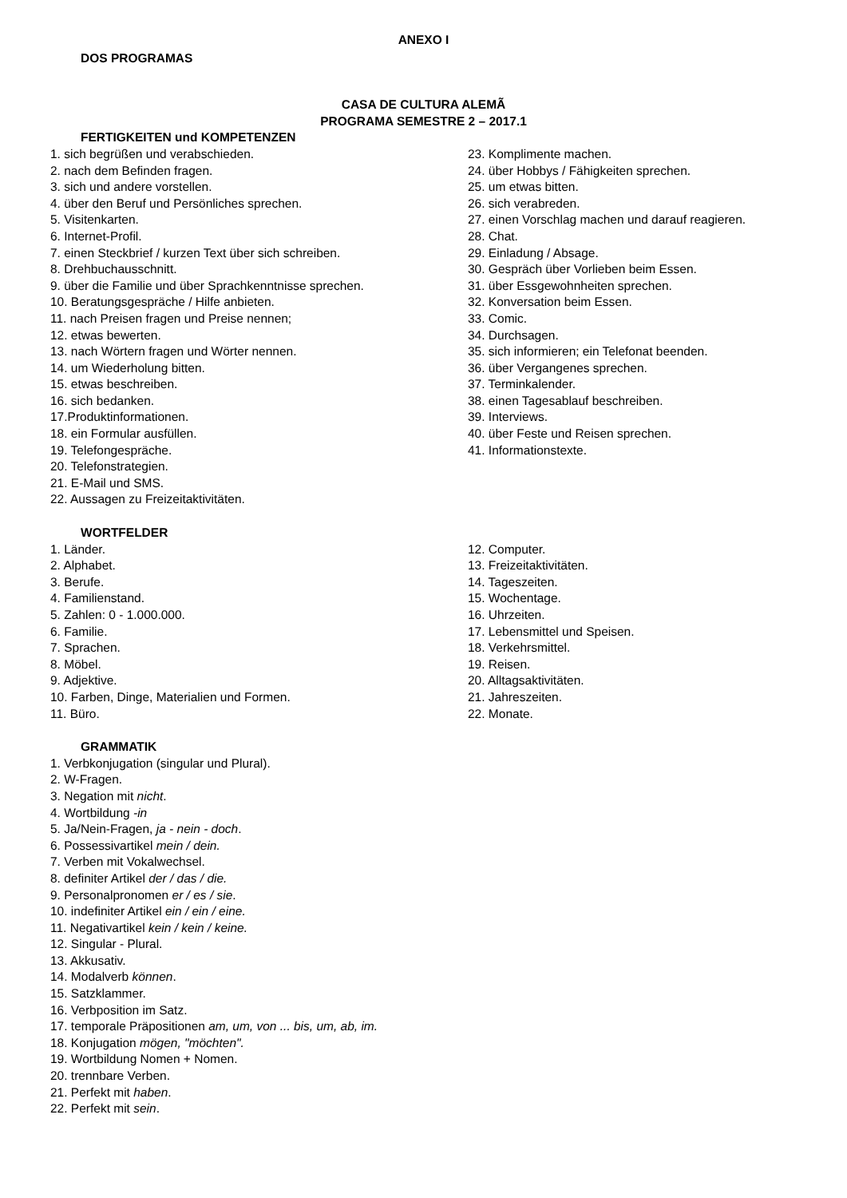ANEXO I
DOS PROGRAMAS
CASA DE CULTURA ALEMÃ
PROGRAMA SEMESTRE 2 – 2017.1
FERTIGKEITEN und KOMPETENZEN
1. sich begrüßen und verabschieden.
2. nach dem Befinden fragen.
3. sich und andere vorstellen.
4. über den Beruf und Persönliches sprechen.
5. Visitenkarten.
6. Internet-Profil.
7. einen Steckbrief / kurzen Text über sich schreiben.
8. Drehbuchausschnitt.
9. über die Familie und über Sprachkenntnisse sprechen.
10. Beratungsgespräche / Hilfe anbieten.
11. nach Preisen fragen und Preise nennen;
12. etwas bewerten.
13. nach Wörtern fragen und Wörter nennen.
14. um Wiederholung bitten.
15. etwas beschreiben.
16. sich bedanken.
17.Produktinformationen.
18. ein Formular ausfüllen.
19. Telefongespräche.
20. Telefonstrategien.
21. E-Mail und SMS.
22. Aussagen zu Freizeitaktivitäten.
23. Komplimente machen.
24. über Hobbys / Fähigkeiten sprechen.
25. um etwas bitten.
26. sich verabreden.
27. einen Vorschlag machen und darauf reagieren.
28. Chat.
29. Einladung / Absage.
30. Gespräch über Vorlieben beim Essen.
31. über Essgewohnheiten sprechen.
32. Konversation beim Essen.
33. Comic.
34. Durchsagen.
35. sich informieren; ein Telefonat beenden.
36. über Vergangenes sprechen.
37. Terminkalender.
38. einen Tagesablauf beschreiben.
39. Interviews.
40. über Feste und Reisen sprechen.
41. Informationstexte.
WORTFELDER
1. Länder.
2. Alphabet.
3. Berufe.
4. Familienstand.
5. Zahlen: 0 - 1.000.000.
6. Familie.
7. Sprachen.
8. Möbel.
9. Adjektive.
10. Farben, Dinge, Materialien und Formen.
11. Büro.
12. Computer.
13. Freizeitaktivitäten.
14. Tageszeiten.
15. Wochentage.
16. Uhrzeiten.
17. Lebensmittel und Speisen.
18. Verkehrsmittel.
19. Reisen.
20. Alltagsaktivitäten.
21. Jahreszeiten.
22. Monate.
GRAMMATIK
1. Verbkonjugation (singular und Plural).
2. W-Fragen.
3. Negation mit nicht.
4. Wortbildung -in
5. Ja/Nein-Fragen, ja - nein - doch.
6. Possessivartikel mein / dein.
7. Verben mit Vokalwechsel.
8. definiter Artikel der / das / die.
9. Personalpronomen er / es / sie.
10. indefiniter Artikel ein / ein / eine.
11. Negativartikel kein / kein / keine.
12. Singular - Plural.
13. Akkusativ.
14. Modalverb können.
15. Satzklammer.
16. Verbposition im Satz.
17. temporale Präpositionen am, um, von ... bis, um, ab, im.
18. Konjugation mögen, "möchten".
19. Wortbildung Nomen + Nomen.
20. trennbare Verben.
21. Perfekt mit haben.
22. Perfekt mit sein.